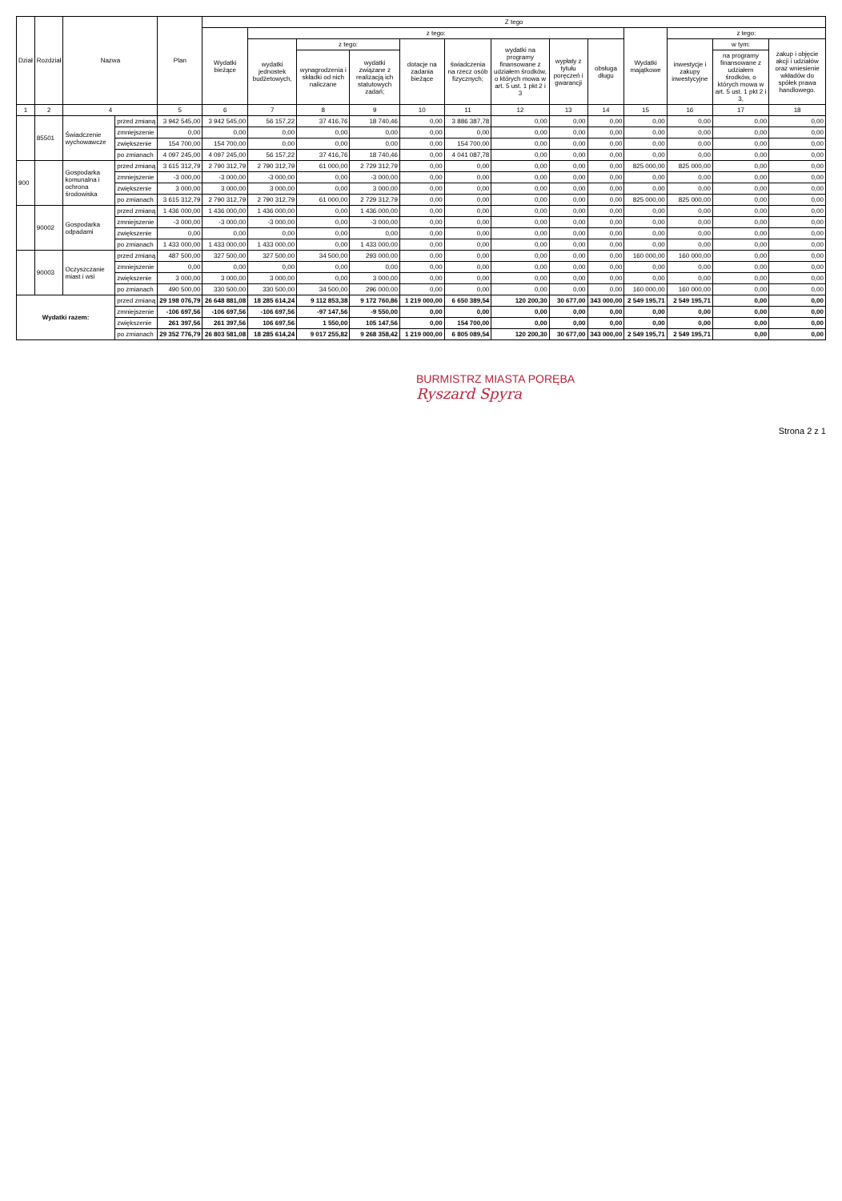| Dział | Rozdział | Nazwa | | Plan | Z tego | | | | | | | | | | | | |
| --- | --- | --- | --- | --- | --- | --- | --- | --- | --- | --- | --- | --- | --- | --- | --- | --- | --- |
| | | | | | Wydatki bieżące | z tego: | | | | | | | | Wydatki majątkowe | z tego: | | |
| | | | | | | wydatki jednostek budżetowych, | z tego: | | dotacje na zadania bieżące | świadczenia na rzecz osób fizycznych; | wydatki na programy finansowane z udziałem środków, o których mowa w art. 5 ust. 1 pkt 2 i 3 | wypłaty z tytułu poręczeń i gwarancji | obsługa długu | | inwestycje i zakupy inwestycyjne | w tym: | zakup i objęcie akcji i udziałów oraz wniesienie wkładów do spółek prawa handlowego. |
| | | | | | | | wynagrodzenia i składki od nich naliczane | wydatki związane z realizacją ich statutowych zadań; | | | | | | | | na programy finansowane z udziałem środków, o których mowa w art. 5 ust. 1 pkt 2 i 3, | |
| 1 | 2 | 4 | | 5 | 6 | 7 | 8 | 9 | 10 | 11 | 12 | 13 | 14 | 15 | 16 | 17 | 18 |
| | 85501 | Świadczenie wychowawcze | przed zmianą | 3 942 545,00 | 3 942 545,00 | 56 157,22 | 37 416,76 | 18 740,46 | 0,00 | 3 886 387,78 | 0,00 | 0,00 | 0,00 | 0,00 | 0,00 | 0,00 | 0,00 |
| | | | zmniejszenie | 0,00 | 0,00 | 0,00 | 0,00 | 0,00 | 0,00 | 0,00 | 0,00 | 0,00 | 0,00 | 0,00 | 0,00 | 0,00 | 0,00 |
| | | | zwiększenie | 154 700,00 | 154 700,00 | 0,00 | 0,00 | 0,00 | 0,00 | 154 700,00 | 0,00 | 0,00 | 0,00 | 0,00 | 0,00 | 0,00 | 0,00 |
| | | | po zmianach | 4 097 245,00 | 4 097 245,00 | 56 157,22 | 37 416,76 | 18 740,46 | 0,00 | 4 041 087,78 | 0,00 | 0,00 | 0,00 | 0,00 | 0,00 | 0,00 | 0,00 |
| 900 | | Gospodarka komunalna i ochrona środowiska | przed zmianą | 3 615 312,79 | 2 790 312,79 | 2 790 312,79 | 61 000,00 | 2 729 312,79 | 0,00 | 0,00 | 0,00 | 0,00 | 0,00 | 825 000,00 | 825 000,00 | 0,00 | 0,00 |
| | | | zmniejszenie | -3 000,00 | -3 000,00 | -3 000,00 | 0,00 | -3 000,00 | 0,00 | 0,00 | 0,00 | 0,00 | 0,00 | 0,00 | 0,00 | 0,00 | 0,00 |
| | | | zwiększenie | 3 000,00 | 3 000,00 | 3 000,00 | 0,00 | 3 000,00 | 0,00 | 0,00 | 0,00 | 0,00 | 0,00 | 0,00 | 0,00 | 0,00 | 0,00 |
| | | | po zmianach | 3 615 312,79 | 2 790 312,79 | 2 790 312,79 | 61 000,00 | 2 729 312,79 | 0,00 | 0,00 | 0,00 | 0,00 | 0,00 | 825 000,00 | 825 000,00 | 0,00 | 0,00 |
| | 90002 | Gospodarka odpadami | przed zmianą | 1 436 000,00 | 1 436 000,00 | 1 436 000,00 | 0,00 | 1 436 000,00 | 0,00 | 0,00 | 0,00 | 0,00 | 0,00 | 0,00 | 0,00 | 0,00 | 0,00 |
| | | | zmniejszenie | -3 000,00 | -3 000,00 | -3 000,00 | 0,00 | -3 000,00 | 0,00 | 0,00 | 0,00 | 0,00 | 0,00 | 0,00 | 0,00 | 0,00 | 0,00 |
| | | | zwiększenie | 0,00 | 0,00 | 0,00 | 0,00 | 0,00 | 0,00 | 0,00 | 0,00 | 0,00 | 0,00 | 0,00 | 0,00 | 0,00 | 0,00 |
| | | | po zmianach | 1 433 000,00 | 1 433 000,00 | 1 433 000,00 | 0,00 | 1 433 000,00 | 0,00 | 0,00 | 0,00 | 0,00 | 0,00 | 0,00 | 0,00 | 0,00 | 0,00 |
| | 90003 | Oczyszczanie miast i wsi | przed zmianą | 487 500,00 | 327 500,00 | 327 500,00 | 34 500,00 | 293 000,00 | 0,00 | 0,00 | 0,00 | 0,00 | 0,00 | 160 000,00 | 160 000,00 | 0,00 | 0,00 |
| | | | zmniejszenie | 0,00 | 0,00 | 0,00 | 0,00 | 0,00 | 0,00 | 0,00 | 0,00 | 0,00 | 0,00 | 0,00 | 0,00 | 0,00 | 0,00 |
| | | | zwiększenie | 3 000,00 | 3 000,00 | 3 000,00 | 0,00 | 3 000,00 | 0,00 | 0,00 | 0,00 | 0,00 | 0,00 | 0,00 | 0,00 | 0,00 | 0,00 |
| | | | po zmianach | 490 500,00 | 330 500,00 | 330 500,00 | 34 500,00 | 296 000,00 | 0,00 | 0,00 | 0,00 | 0,00 | 0,00 | 160 000,00 | 160 000,00 | 0,00 | 0,00 |
| Wydatki razem: | | | przed zmianą | 29 198 076,79 | 26 648 881,08 | 18 285 614,24 | 9 112 853,38 | 9 172 760,86 | 1 219 000,00 | 6 650 389,54 | 120 200,30 | 30 677,00 | 343 000,00 | 2 549 195,71 | 2 549 195,71 | 0,00 | 0,00 |
| | | | zmniejszenie | -106 697,56 | -106 697,56 | -106 697,56 | -97 147,56 | -9 550,00 | 0,00 | 0,00 | 0,00 | 0,00 | 0,00 | 0,00 | 0,00 | 0,00 | 0,00 |
| | | | zwiększenie | 261 397,56 | 261 397,56 | 106 697,56 | 1 550,00 | 105 147,56 | 0,00 | 154 700,00 | 0,00 | 0,00 | 0,00 | 0,00 | 0,00 | 0,00 | 0,00 |
| | | | po zmianach | 29 352 776,79 | 26 803 581,08 | 18 285 614,24 | 9 017 255,82 | 9 268 358,42 | 1 219 000,00 | 6 805 089,54 | 120 200,30 | 30 677,00 | 343 000,00 | 2 549 195,71 | 2 549 195,71 | 0,00 | 0,00 |
BURMISTRZ MIASTA PORĘBA
Ryszard Spyra
Strona 2 z 1